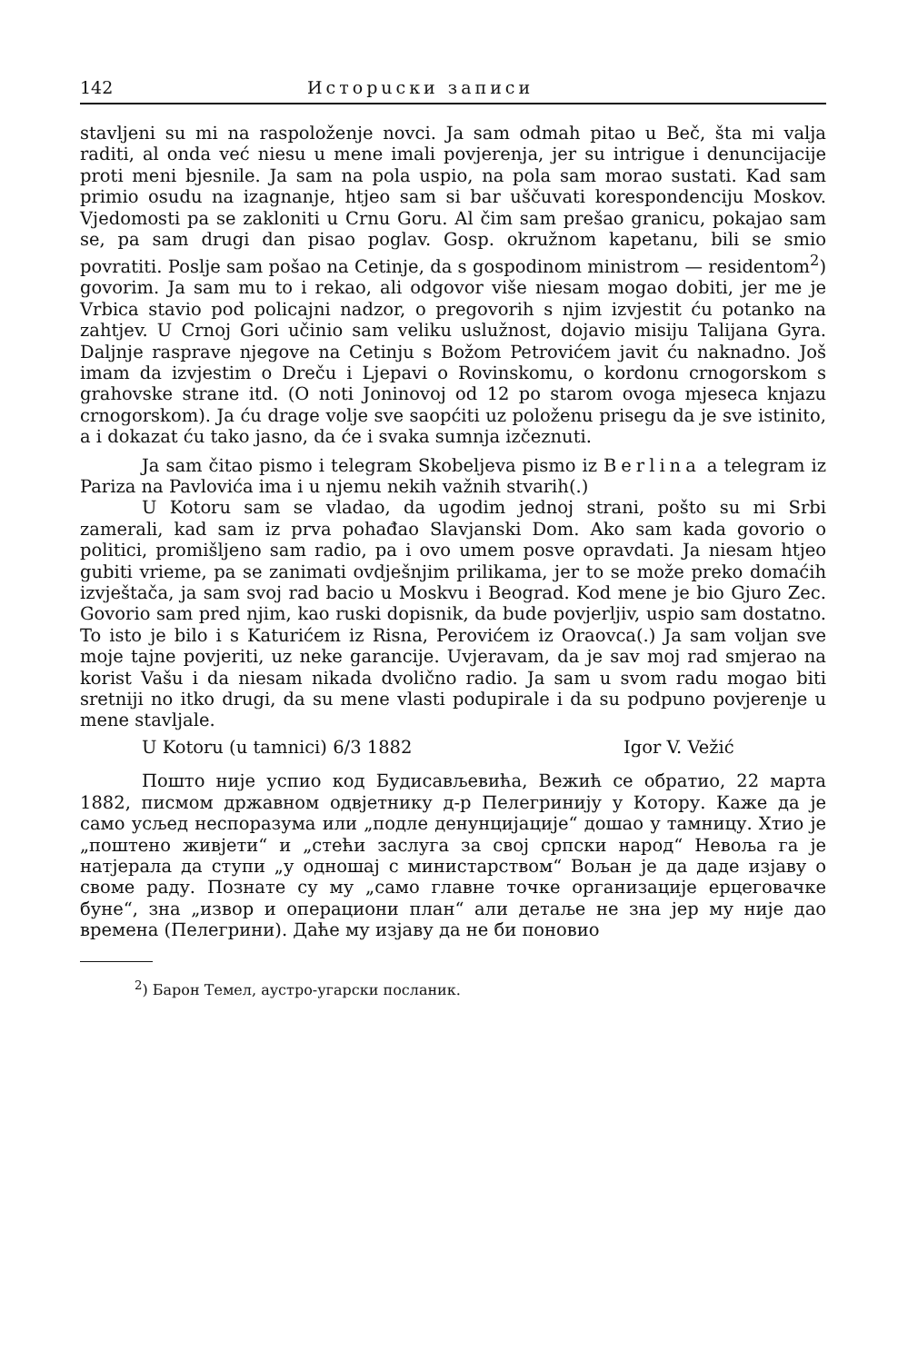142 Исторuски записи
stavljeni su mi na raspoloženje novci. Ja sam odmah pitao u Beč, šta mi valja raditi, al onda već niesu u mene imali povjerenja, jer su intrigue i denuncijacije proti meni bjesnile. Ja sam na pola uspio, na pola sam morao sustati. Kad sam primio osudu na izagnanje, htjeo sam si bar uščuvati korespondenciju Moskov. Vjedomosti pa se zakloniti u Crnu Goru. Al čim sam prešao granicu, pokajao sam se, pa sam drugi dan pisao poglav. Gosp. okružnom kapetanu, bili se smio povratiti. Poslje sam pošao na Cetinje, da s gospodinom ministrom — residentom<sup>2</sup>) govorim. Ja sam mu to i rekao, ali odgovor više niesam mogao dobiti, jer me je Vrbica stavio pod policajni nadzor, o pregovorih s njim izvjestit ću potanko na zahtjev. U Crnoj Gori učinio sam veliku uslužnost, dojavio misiju Talijana Gyra. Daljnje rasprave njegove na Cetinju s Božom Petrovićem javit ću naknadno. Još imam da izvjestim o Dreču i Ljepavi o Rovinskomu, o kordonu crnogorskom s grahovske strane itd. (O noti Joninovoj od 12 po starom ovoga mjeseca knjazu crnogorskom). Ja ću drage volje sve saopćiti uz položenu prisegu da je sve istinito, a i dokazat ću tako jasno, da će i svaka sumnja izčeznuti.
Ja sam čitao pismo i telegram Skobeljeva pismo iz Berlina a telegram iz Pariza na Pavlovića ima i u njemu nekih važnih stvarih(.)
U Kotoru sam se vladao, da ugodim jednoj strani, pošto su mi Srbi zamerali, kad sam iz prva pohađao Slavjanski Dom. Ako sam kada govorio o politici, promišljeno sam radio, pa i ovo umem posve opravdati. Ja niesam htjeo gubiti vrieme, pa se zanimati ovdješnjim prilikama, jer to se može preko domaćih izvještača, ja sam svoj rad bacio u Moskvu i Beograd. Kod mene je bio Gjuro Zec. Govorio sam pred njim, kao ruski dopisnik, da bude povjerljiv, uspio sam dostatno. To isto je bilo i s Katurićem iz Risna, Perovićem iz Oraovca(.) Ja sam voljan sve moje tajne povjeriti, uz neke garancije. Uvjeravam, da je sav moj rad smjerao na korist Vašu i da niesam nikada dvolično radio. Ja sam u svom radu mogao biti sretniji no itko drugi, da su mene vlasti podupirale i da su podpuno povjerenje u mene stavljale.
U Kotoru (u tamnici) 6/3 1882 Igor V. Vežić
Пошто није успио код Будисављевића, Вежић се обратио, 22 марта 1882, писмом државном одвјетнику д-р Пелегринију у Котору. Каже да је само усљед неспоразума или „подле денунцијације“ дошао у тамницу. Хтио је „поштено живјети“ и „стећи заслуга за свој српски народ“ Невоља га је натјерала да ступи „у одношај с министарством“ Вољан је да даде изјаву о своме раду. Познате су му „само главне точке организације ерцеговачке буне“, зна „извор и операциони план“ али детаље не зна јер му није дао времена (Пелегрини). Даће му изјаву да не би поновио
<sup>2</sup>) Барон Темел, аустро-угарски посланик.